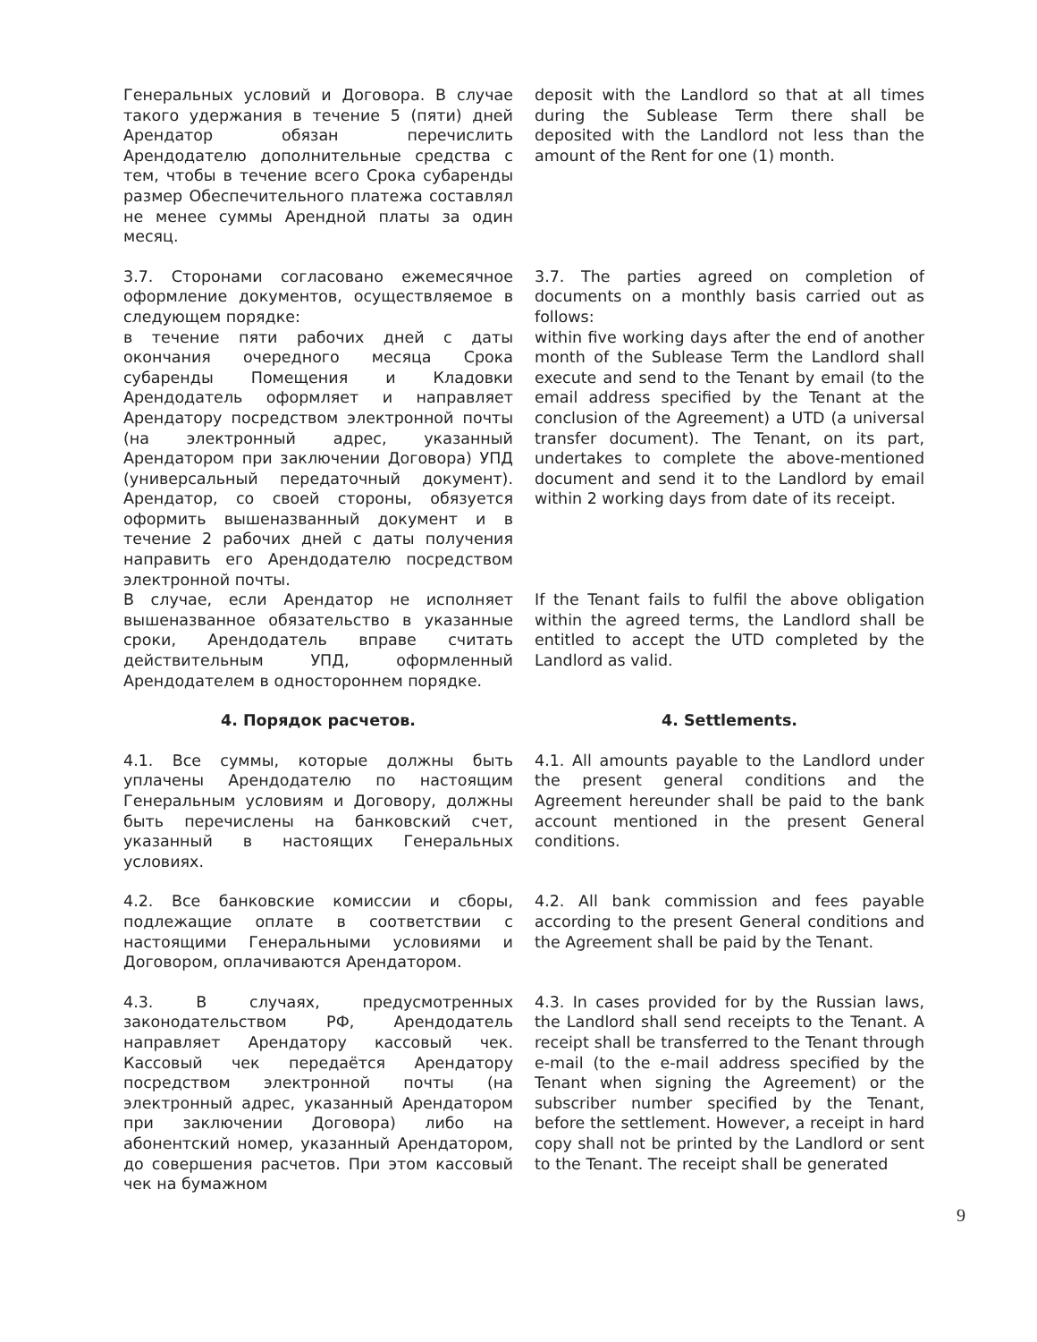Генеральных условий и Договора. В случае такого удержания в течение 5 (пяти) дней Арендатор обязан перечислить Арендодателю дополнительные средства с тем, чтобы в течение всего Срока субаренды размер Обеспечительного платежа составлял не менее суммы Арендной платы за один месяц.
deposit with the Landlord so that at all times during the Sublease Term there shall be deposited with the Landlord not less than the amount of the Rent for one (1) month.
3.7. Сторонами согласовано ежемесячное оформление документов, осуществляемое в следующем порядке:
в течение пяти рабочих дней с даты окончания очередного месяца Срока субаренды Помещения и Кладовки Арендодатель оформляет и направляет Арендатору посредством электронной почты (на электронный адрес, указанный Арендатором при заключении Договора) УПД (универсальный передаточный документ). Арендатор, со своей стороны, обязуется оформить вышеназванный документ и в течение 2 рабочих дней с даты получения направить его Арендодателю посредством электронной почты.
3.7. The parties agreed on completion of documents on a monthly basis carried out as follows:
within five working days after the end of another month of the Sublease Term the Landlord shall execute and send to the Tenant by email (to the email address specified by the Tenant at the conclusion of the Agreement) a UTD (a universal transfer document). The Tenant, on its part, undertakes to complete the above-mentioned document and send it to the Landlord by email within 2 working days from date of its receipt.
В случае, если Арендатор не исполняет вышеназванное обязательство в указанные сроки, Арендодатель вправе считать действительным УПД, оформленный Арендодателем в одностороннем порядке.
If the Tenant fails to fulfil the above obligation within the agreed terms, the Landlord shall be entitled to accept the UTD completed by the Landlord as valid.
4. Порядок расчетов. 4. Settlements.
4.1. Все суммы, которые должны быть уплачены Арендодателю по настоящим Генеральным условиям и Договору, должны быть перечислены на банковский счет, указанный в настоящих Генеральных условиях.
4.1. All amounts payable to the Landlord under the present general conditions and the Agreement hereunder shall be paid to the bank account mentioned in the present General conditions.
4.2. Все банковские комиссии и сборы, подлежащие оплате в соответствии с настоящими Генеральными условиями и Договором, оплачиваются Арендатором.
4.2. All bank commission and fees payable according to the present General conditions and the Agreement shall be paid by the Tenant.
4.3. В случаях, предусмотренных законодательством РФ, Арендодатель направляет Арендатору кассовый чек. Кассовый чек передаётся Арендатору посредством электронной почты (на электронный адрес, указанный Арендатором при заключении Договора) либо на абонентский номер, указанный Арендатором, до совершения расчетов. При этом кассовый чек на бумажном
4.3. In cases provided for by the Russian laws, the Landlord shall send receipts to the Tenant. A receipt shall be transferred to the Tenant through e-mail (to the e-mail address specified by the Tenant when signing the Agreement) or the subscriber number specified by the Tenant, before the settlement. However, a receipt in hard copy shall not be printed by the Landlord or sent to the Tenant. The receipt shall be generated
9